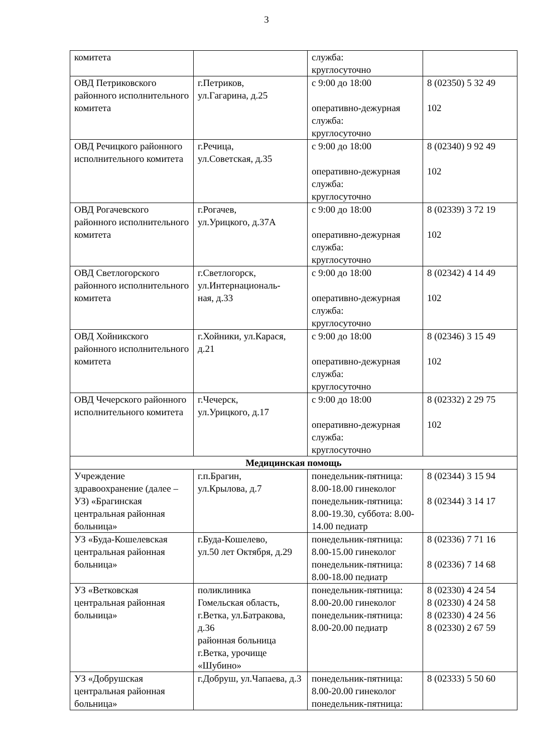3
| комитета | | служба: круглосуточно | |
| ОВД Петриковского районного исполнительного комитета | г.Петриков, ул.Гагарина, д.25 | с 9:00 до 18:00 оперативно-дежурная служба: круглосуточно | 8 (02350) 5 32 49 102 |
| ОВД Речицкого районного исполнительного комитета | г.Речица, ул.Советская, д.35 | с 9:00 до 18:00 оперативно-дежурная служба: круглосуточно | 8 (02340) 9 92 49 102 |
| ОВД Рогачевского районного исполнительного комитета | г.Рогачев, ул.Урицкого, д.37А | с 9:00 до 18:00 оперативно-дежурная служба: круглосуточно | 8 (02339) 3 72 19 102 |
| ОВД Светлогорского районного исполнительного комитета | г.Светлогорск, ул.Интернациональ- ная, д.33 | с 9:00 до 18:00 оперативно-дежурная служба: круглосуточно | 8 (02342) 4 14 49 102 |
| ОВД Хойникского районного исполнительного комитета | г.Хойники, ул.Карася, д.21 | с 9:00 до 18:00 оперативно-дежурная служба: круглосуточно | 8 (02346) 3 15 49 102 |
| ОВД Чечерского районного исполнительного комитета | г.Чечерск, ул.Урицкого, д.17 | с 9:00 до 18:00 оперативно-дежурная служба: круглосуточно | 8 (02332) 2 29 75 102 |
| Медицинская помощь | | | |
| Учреждение здравоохранение (далее – УЗ) «Брагинская центральная районная больница» | г.п.Брагин, ул.Крылова, д.7 | понедельник-пятница: 8.00-18.00 гинеколог понедельник-пятница: 8.00-19.30, суббота: 8.00-14.00 педиатр | 8 (02344) 3 15 94 8 (02344) 3 14 17 |
| УЗ «Буда-Кошелевская центральная районная больница» | г.Буда-Кошелево, ул.50 лет Октября, д.29 | понедельник-пятница: 8.00-15.00 гинеколог понедельник-пятница: 8.00-18.00 педиатр | 8 (02336) 7 71 16 8 (02336) 7 14 68 |
| УЗ «Ветковская центральная районная больница» | поликлиника Гомельская область, г.Ветка, ул.Батракова, д.36 районная больница г.Ветка, урочище «Шубино» | понедельник-пятница: 8.00-20.00 гинеколог понедельник-пятница: 8.00-20.00 педиатр | 8 (02330) 4 24 54 8 (02330) 4 24 58 8 (02330) 4 24 56 8 (02330) 2 67 59 |
| УЗ «Добрушская центральная районная больница» | г.Добруш, ул.Чапаева, д.3 | понедельник-пятница: 8.00-20.00 гинеколог понедельник-пятница: | 8 (02333) 5 50 60 |